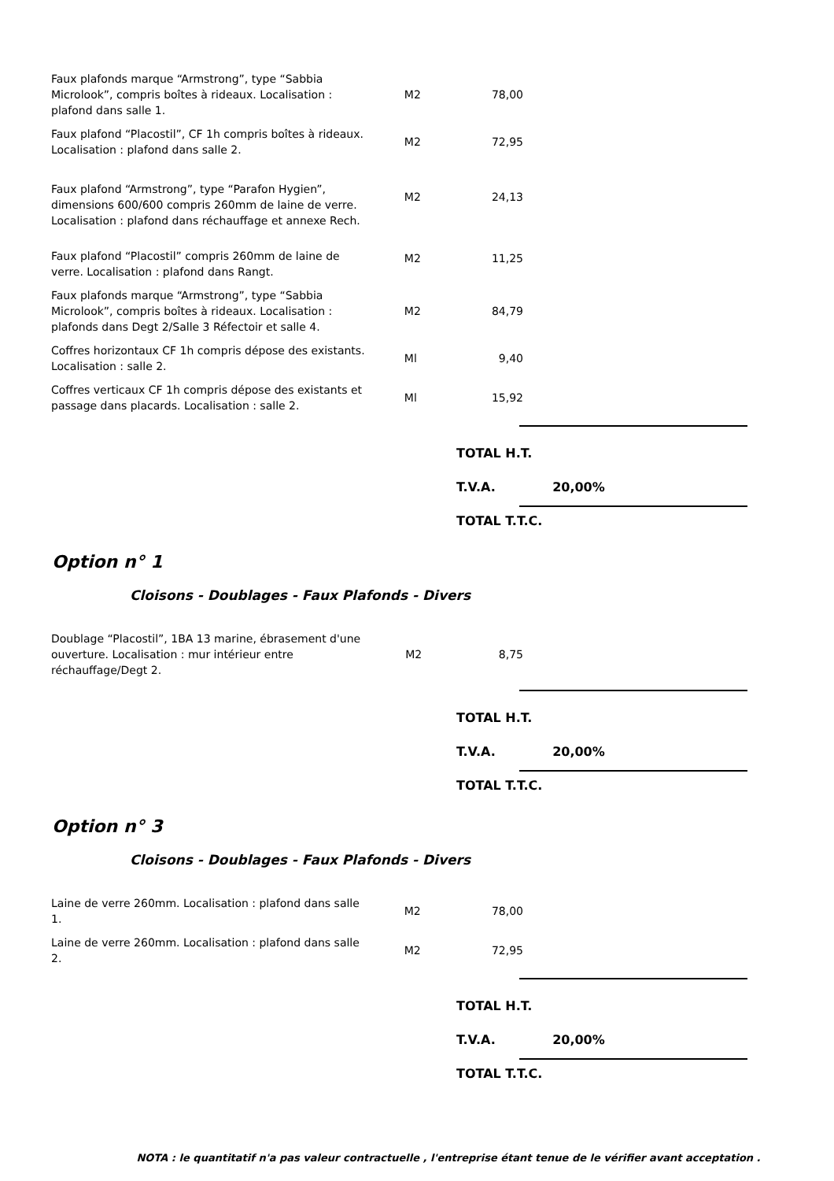| Faux plafonds marque “Armstrong”, type “Sabbia Microlook”, compris boîtes à rideaux. Localisation : plafond dans salle 1. | M2 | 78,00 |
| Faux plafond “Placostil”, CF 1h compris boîtes à rideaux. Localisation : plafond dans salle 2. | M2 | 72,95 |
| Faux plafond “Armstrong”, type “Parafon Hygien”, dimensions 600/600 compris 260mm de laine de verre. Localisation : plafond dans réchauffage et annexe Rech. | M2 | 24,13 |
| Faux plafond “Placostil” compris 260mm de laine de verre. Localisation : plafond dans Rangt. | M2 | 11,25 |
| Faux plafonds marque “Armstrong”, type “Sabbia Microlook”, compris boîtes à rideaux. Localisation : plafonds dans Degt 2/Salle 3 Réfectoir et salle 4. | M2 | 84,79 |
| Coffres horizontaux CF 1h compris dépose des existants. Localisation : salle 2. | Ml | 9,40 |
| Coffres verticaux CF 1h compris dépose des existants et passage dans placards. Localisation : salle 2. | Ml | 15,92 |
TOTAL H.T.
T.V.A. 20,00%
TOTAL T.T.C.
Option n° 1
Cloisons - Doublages - Faux Plafonds - Divers
| Doublage “Placostil”, 1BA 13 marine, ébrasement d'une ouverture. Localisation : mur intérieur entre réchauffage/Degt 2. | M2 | 8,75 |
TOTAL H.T.
T.V.A. 20,00%
TOTAL T.T.C.
Option n° 3
Cloisons - Doublages - Faux Plafonds - Divers
| Laine de verre 260mm. Localisation : plafond dans salle 1. | M2 | 78,00 |
| Laine de verre 260mm. Localisation : plafond dans salle 2. | M2 | 72,95 |
TOTAL H.T.
T.V.A. 20,00%
TOTAL T.T.C.
NOTA : le quantitatif n'a pas valeur contractuelle , l'entreprise étant tenue de le vérifier avant acceptation .